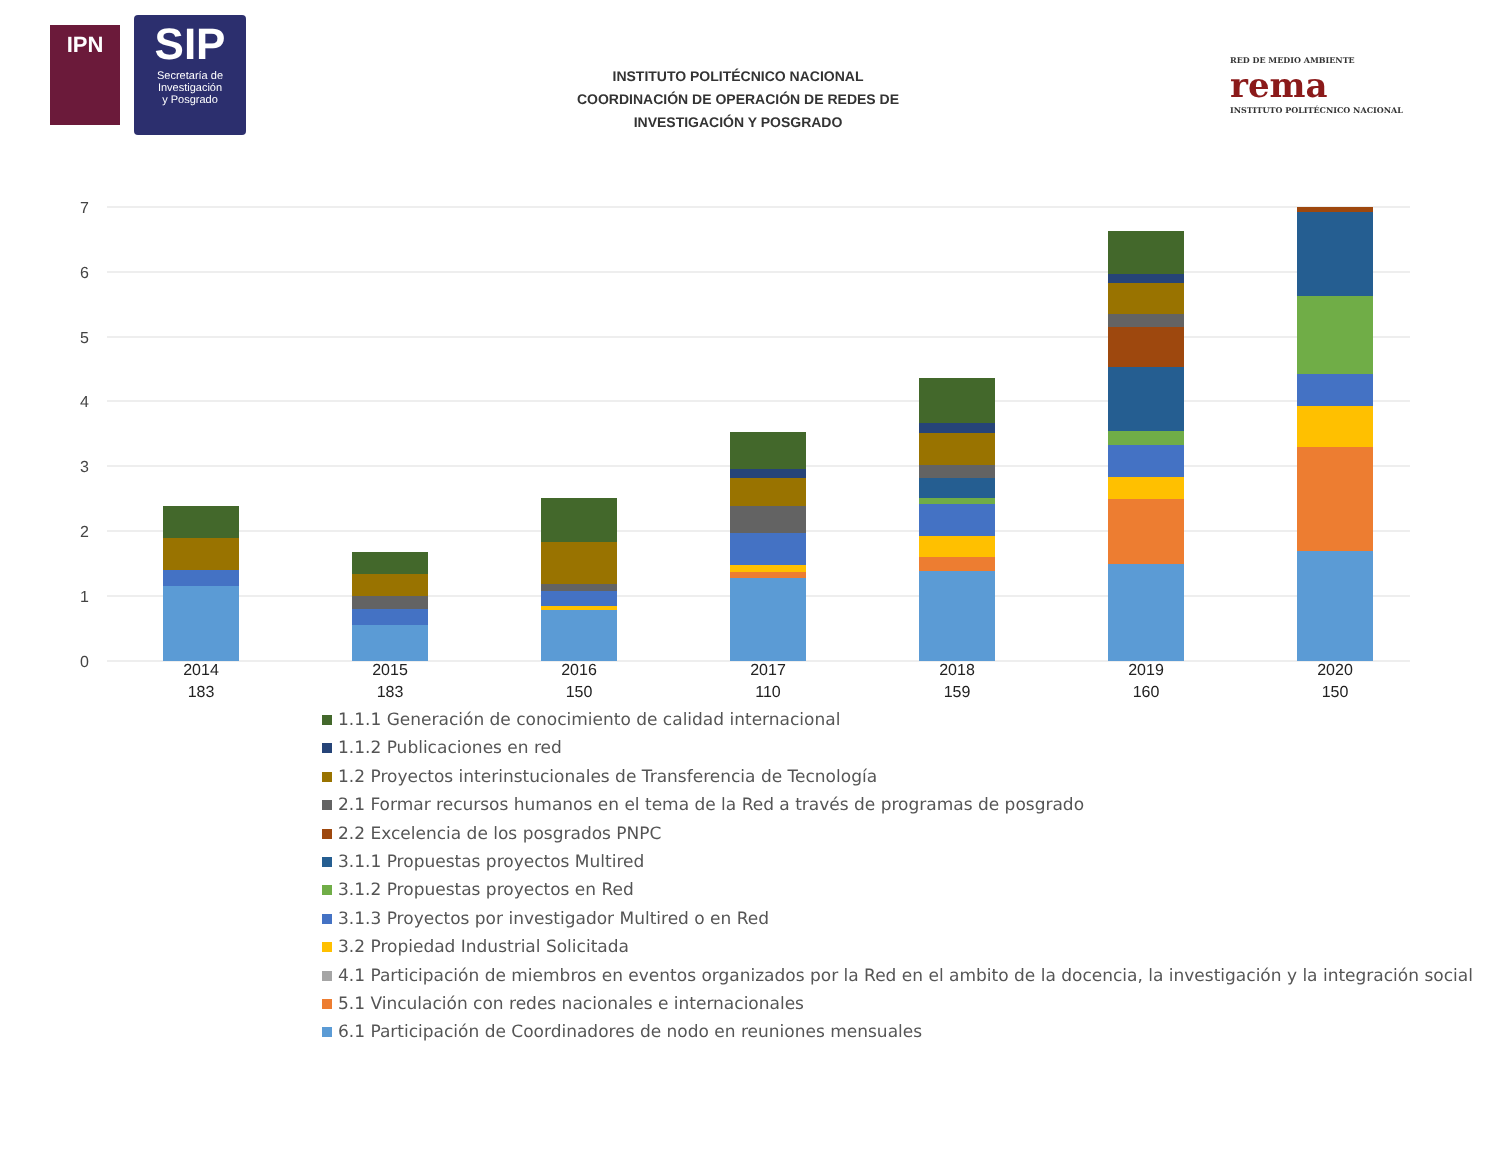IPN
SIP
Secretaría de
Investigación
y Posgrado
INSTITUTO POLITÉCNICO NACIONAL
COORDINACIÓN DE OPERACIÓN DE REDES DE
INVESTIGACIÓN Y POSGRADO
RED DE MEDIO AMBIENTE
rema
INSTITUTO POLITÉCNICO NACIONAL
7
6
5
4
3
2
1
0
2014
183
2015
183
2016
150
2017
110
2018
159
2019
160
2020
150
1.1.1 Generación de conocimiento de calidad internacional
1.1.2 Publicaciones en red
1.2 Proyectos interinstucionales de Transferencia de Tecnología
2.1 Formar recursos humanos en el tema de la Red a través de programas de posgrado
2.2 Excelencia de los posgrados PNPC
3.1.1 Propuestas proyectos Multired
3.1.2 Propuestas proyectos en Red
3.1.3 Proyectos por investigador Multired o en Red
3.2 Propiedad Industrial Solicitada
4.1 Participación de miembros en eventos organizados por la Red en el ambito de la docencia, la investigación y la integración social
5.1 Vinculación con redes nacionales e internacionales
6.1 Participación de Coordinadores de nodo en reuniones mensuales